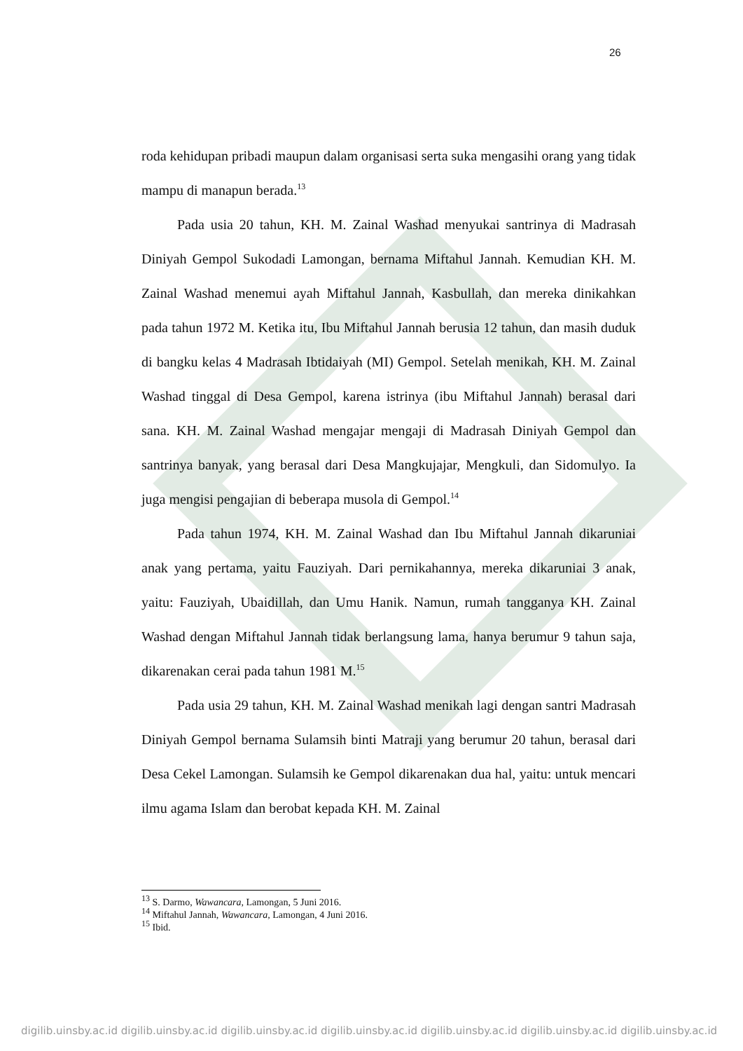26
roda kehidupan pribadi maupun dalam organisasi serta suka mengasihi orang yang tidak mampu di manapun berada.<sup>13</sup>
Pada usia 20 tahun, KH. M. Zainal Washad menyukai santrinya di Madrasah Diniyah Gempol Sukodadi Lamongan, bernama Miftahul Jannah. Kemudian KH. M. Zainal Washad menemui ayah Miftahul Jannah, Kasbullah, dan mereka dinikahkan pada tahun 1972 M. Ketika itu, Ibu Miftahul Jannah berusia 12 tahun, dan masih duduk di bangku kelas 4 Madrasah Ibtidaiyah (MI) Gempol. Setelah menikah, KH. M. Zainal Washad tinggal di Desa Gempol, karena istrinya (ibu Miftahul Jannah) berasal dari sana. KH. M. Zainal Washad mengajar mengaji di Madrasah Diniyah Gempol dan santrinya banyak, yang berasal dari Desa Mangkujajar, Mengkuli, dan Sidomulyo. Ia juga mengisi pengajian di beberapa musola di Gempol.<sup>14</sup>
Pada tahun 1974, KH. M. Zainal Washad dan Ibu Miftahul Jannah dikaruniai anak yang pertama, yaitu Fauziyah. Dari pernikahannya, mereka dikaruniai 3 anak, yaitu: Fauziyah, Ubaidillah, dan Umu Hanik. Namun, rumah tangganya KH. Zainal Washad dengan Miftahul Jannah tidak berlangsung lama, hanya berumur 9 tahun saja, dikarenakan cerai pada tahun 1981 M.<sup>15</sup>
Pada usia 29 tahun, KH. M. Zainal Washad menikah lagi dengan santri Madrasah Diniyah Gempol bernama Sulamsih binti Matraji yang berumur 20 tahun, berasal dari Desa Cekel Lamongan. Sulamsih ke Gempol dikarenakan dua hal, yaitu: untuk mencari ilmu agama Islam dan berobat kepada KH. M. Zainal
<sup>13</sup> S. Darmo, Wawancara, Lamongan, 5 Juni 2016.
<sup>14</sup> Miftahul Jannah, Wawancara, Lamongan, 4 Juni 2016.
<sup>15</sup> Ibid.
digilib.uinsby.ac.id digilib.uinsby.ac.id digilib.uinsby.ac.id digilib.uinsby.ac.id digilib.uinsby.ac.id digilib.uinsby.ac.id digilib.uinsby.ac.id